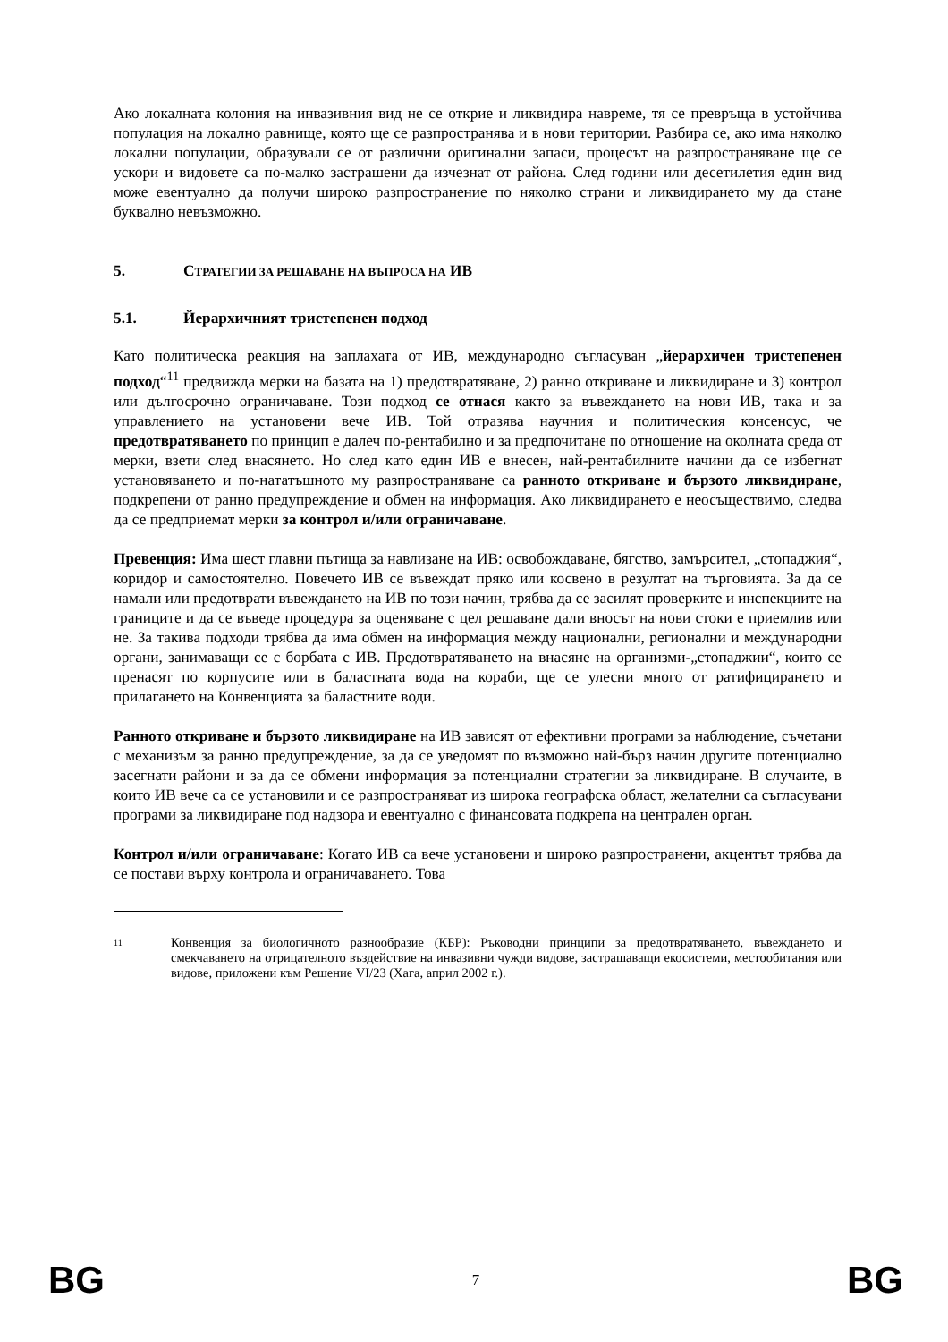Ако локалната колония на инвазивния вид не се открие и ликвидира навреме, тя се превръща в устойчива популация на локално равнище, която ще се разпространява и в нови територии. Разбира се, ако има няколко локални популации, образували се от различни оригинални запаси, процесът на разпространяване ще се ускори и видовете са по-малко застрашени да изчезнат от района. След години или десетилетия един вид може евентуално да получи широко разпространение по няколко страни и ликвидирането му да стане буквално невъзможно.
5. СТРАТЕГИИ ЗА РЕШАВАНЕ НА ВЪПРОСА НА ИВ
5.1. Йерархичният тристепенен подход
Като политическа реакция на заплахата от ИВ, международно съгласуван „йерархичен тристепенен подход“<sup>11</sup> предвижда мерки на базата на 1) предотвратяване, 2) ранно откриване и ликвидиране и 3) контрол или дългосрочно ограничаване. Този подход се отнася както за въвеждането на нови ИВ, така и за управлението на установени вече ИВ. Той отразява научния и политическия консенсус, че предотвратяването по принцип е далеч по-рентабилно и за предпочитане по отношение на околната среда от мерки, взети след внасянето. Но след като един ИВ е внесен, най-рентабилните начини да се избегнат установяването и по-нататъшното му разпространяване са ранното откриване и бързото ликвидиране, подкрепени от ранно предупреждение и обмен на информация. Ако ликвидирането е неосъществимо, следва да се предприемат мерки за контрол и/или ограничаване.
Превенция: Има шест главни пътища за навлизане на ИВ: освобождаване, бягство, замърсител, „стопаджия“, коридор и самостоятелно. Повечето ИВ се въвеждат пряко или косвено в резултат на търговията. За да се намали или предотврати въвеждането на ИВ по този начин, трябва да се засилят проверките и инспекциите на границите и да се въведе процедура за оценяване с цел решаване дали вносът на нови стоки е приемлив или не. За такива подходи трябва да има обмен на информация между национални, регионални и международни органи, занимаващи се с борбата с ИВ. Предотвратяването на внасяне на организми-„стопаджии“, които се пренасят по корпусите или в баластната вода на кораби, ще се улесни много от ратифицирането и прилагането на Конвенцията за баластните води.
Ранното откриване и бързото ликвидиране на ИВ зависят от ефективни програми за наблюдение, съчетани с механизъм за ранно предупреждение, за да се уведомят по възможно най-бърз начин другите потенциално засегнати райони и за да се обмени информация за потенциални стратегии за ликвидиране. В случаите, в които ИВ вече са се установили и се разпространяват из широка географска област, желателни са съгласувани програми за ликвидиране под надзора и евентуално с финансовата подкрепа на централен орган.
Контрол и/или ограничаване: Когато ИВ са вече установени и широко разпространени, акцентът трябва да се постави върху контрола и ограничаването. Това
11
Конвенция за биологичното разнообразие (КБР): Ръководни принципи за предотвратяването, въвеждането и смекчаването на отрицателното въздействие на инвазивни чужди видове, застрашаващи екосистеми, местообитания или видове, приложени към Решение VI/23 (Хага, април 2002 г.).
BG 7 BG